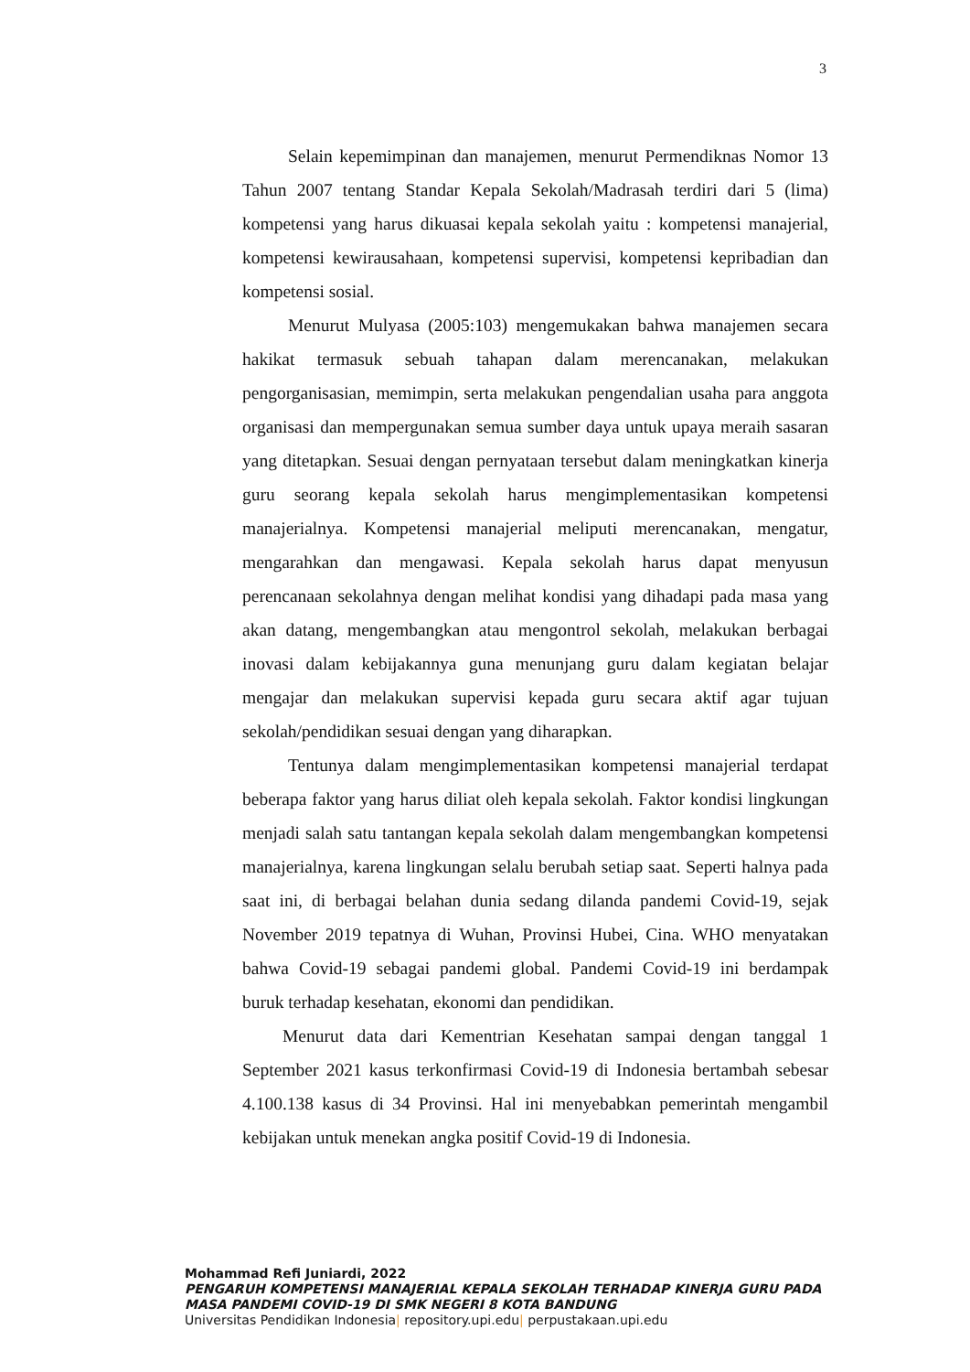3
Selain kepemimpinan dan manajemen, menurut Permendiknas Nomor 13 Tahun 2007 tentang Standar Kepala Sekolah/Madrasah terdiri dari 5 (lima) kompetensi yang harus dikuasai kepala sekolah yaitu : kompetensi manajerial, kompetensi kewirausahaan, kompetensi supervisi, kompetensi kepribadian dan kompetensi sosial.
Menurut Mulyasa (2005:103) mengemukakan bahwa manajemen secara hakikat termasuk sebuah tahapan dalam merencanakan, melakukan pengorganisasian, memimpin, serta melakukan pengendalian usaha para anggota organisasi dan mempergunakan semua sumber daya untuk upaya meraih sasaran yang ditetapkan. Sesuai dengan pernyataan tersebut dalam meningkatkan kinerja guru seorang kepala sekolah harus mengimplementasikan kompetensi manajerialnya. Kompetensi manajerial meliputi merencanakan, mengatur, mengarahkan dan mengawasi. Kepala sekolah harus dapat menyusun perencanaan sekolahnya dengan melihat kondisi yang dihadapi pada masa yang akan datang, mengembangkan atau mengontrol sekolah, melakukan berbagai inovasi dalam kebijakannya guna menunjang guru dalam kegiatan belajar mengajar dan melakukan supervisi kepada guru secara aktif agar tujuan sekolah/pendidikan sesuai dengan yang diharapkan.
Tentunya dalam mengimplementasikan kompetensi manajerial terdapat beberapa faktor yang harus diliat oleh kepala sekolah. Faktor kondisi lingkungan menjadi salah satu tantangan kepala sekolah dalam mengembangkan kompetensi manajerialnya, karena lingkungan selalu berubah setiap saat. Seperti halnya pada saat ini, di berbagai belahan dunia sedang dilanda pandemi Covid-19, sejak November 2019 tepatnya di Wuhan, Provinsi Hubei, Cina. WHO menyatakan bahwa Covid-19 sebagai pandemi global. Pandemi Covid-19 ini berdampak buruk terhadap kesehatan, ekonomi dan pendidikan.
Menurut data dari Kementrian Kesehatan sampai dengan tanggal 1 September 2021 kasus terkonfirmasi Covid-19 di Indonesia bertambah sebesar 4.100.138 kasus di 34 Provinsi. Hal ini menyebabkan pemerintah mengambil kebijakan untuk menekan angka positif Covid-19 di Indonesia.
Mohammad Refi Juniardi, 2022
PENGARUH KOMPETENSI MANAJERIAL KEPALA SEKOLAH TERHADAP KINERJA GURU PADA MASA PANDEMI COVID-19 DI SMK NEGERI 8 KOTA BANDUNG
Universitas Pendidikan Indonesia| repository.upi.edu| perpustakaan.upi.edu